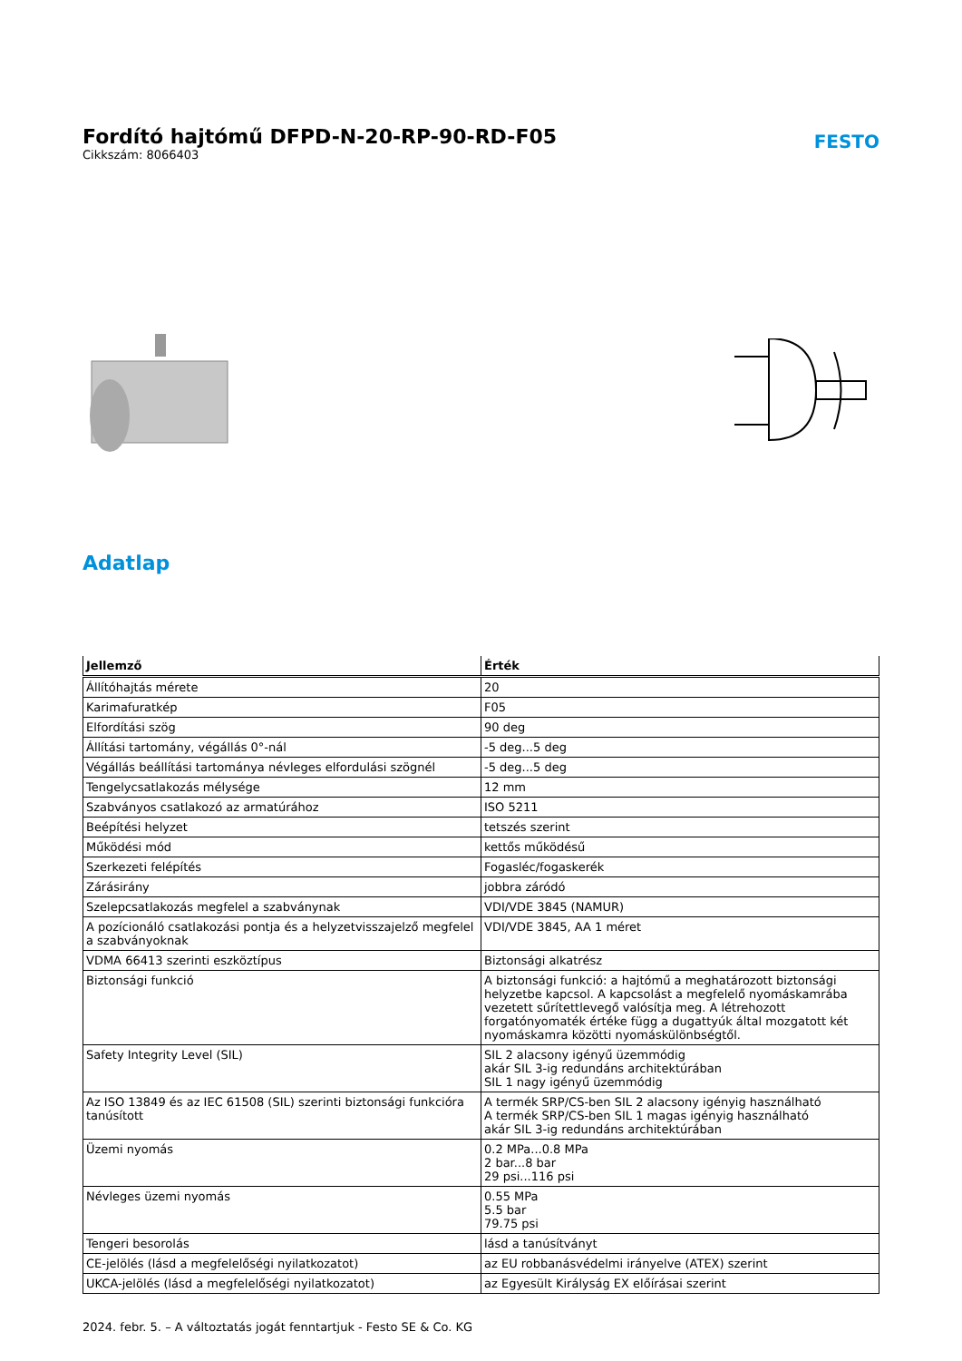Fordító hajtómű DFPD-N-20-RP-90-RD-F05
Cikkszám: 8066403
FESTO
Adatlap
| Jellemző | Érték |
| --- | --- |
| Állítóhajtás mérete | 20 |
| Karimafuratkép | F05 |
| Elfordítási szög | 90 deg |
| Állítási tartomány, végállás 0°-nál | -5 deg...5 deg |
| Végállás beállítási tartománya névleges elfordulási szögnél | -5 deg...5 deg |
| Tengelycsatlakozás mélysége | 12 mm |
| Szabványos csatlakozó az armatúrához | ISO 5211 |
| Beépítési helyzet | tetszés szerint |
| Működési mód | kettős működésű |
| Szerkezeti felépítés | Fogasléc/fogaskerék |
| Zárásirány | jobbra záródó |
| Szelepcsatlakozás megfelel a szabványnak | VDI/VDE 3845 (NAMUR) |
| A pozícionáló csatlakozási pontja és a helyzetvisszajelző megfelel a szabványoknak | VDI/VDE 3845, AA 1 méret |
| VDMA 66413 szerinti eszköztípus | Biztonsági alkatrész |
| Biztonsági funkció | A biztonsági funkció: a hajtómű a meghatározott biztonsági helyzetbe kapcsol. A kapcsolást a megfelelő nyomáskamrába vezetett sűrítettlevegő valósítja meg. A létrehozott forgatónyomaték értéke függ a dugattyúk által mozgatott két nyomáskamra közötti nyomáskülönbségtől. |
| Safety Integrity Level (SIL) | SIL 2 alacsony igényű üzemmódig akár SIL 3-ig redundáns architektúrában SIL 1 nagy igényű üzemmódig |
| Az ISO 13849 és az IEC 61508 (SIL) szerinti biztonsági funkcióra tanúsított | A termék SRP/CS-ben SIL 2 alacsony igényig használható A termék SRP/CS-ben SIL 1 magas igényig használható akár SIL 3-ig redundáns architektúrában |
| Üzemi nyomás | 0.2 MPa...0.8 MPa 2 bar...8 bar 29 psi...116 psi |
| Névleges üzemi nyomás | 0.55 MPa 5.5 bar 79.75 psi |
| Tengeri besorolás | lásd a tanúsítványt |
| CE-jelölés (lásd a megfelelőségi nyilatkozatot) | az EU robbanásvédelmi irányelve (ATEX) szerint |
| UKCA-jelölés (lásd a megfelelőségi nyilatkozatot) | az Egyesült Királyság EX előírásai szerint |
2024. febr. 5. – A változtatás jogát fenntartjuk - Festo SE & Co. KG